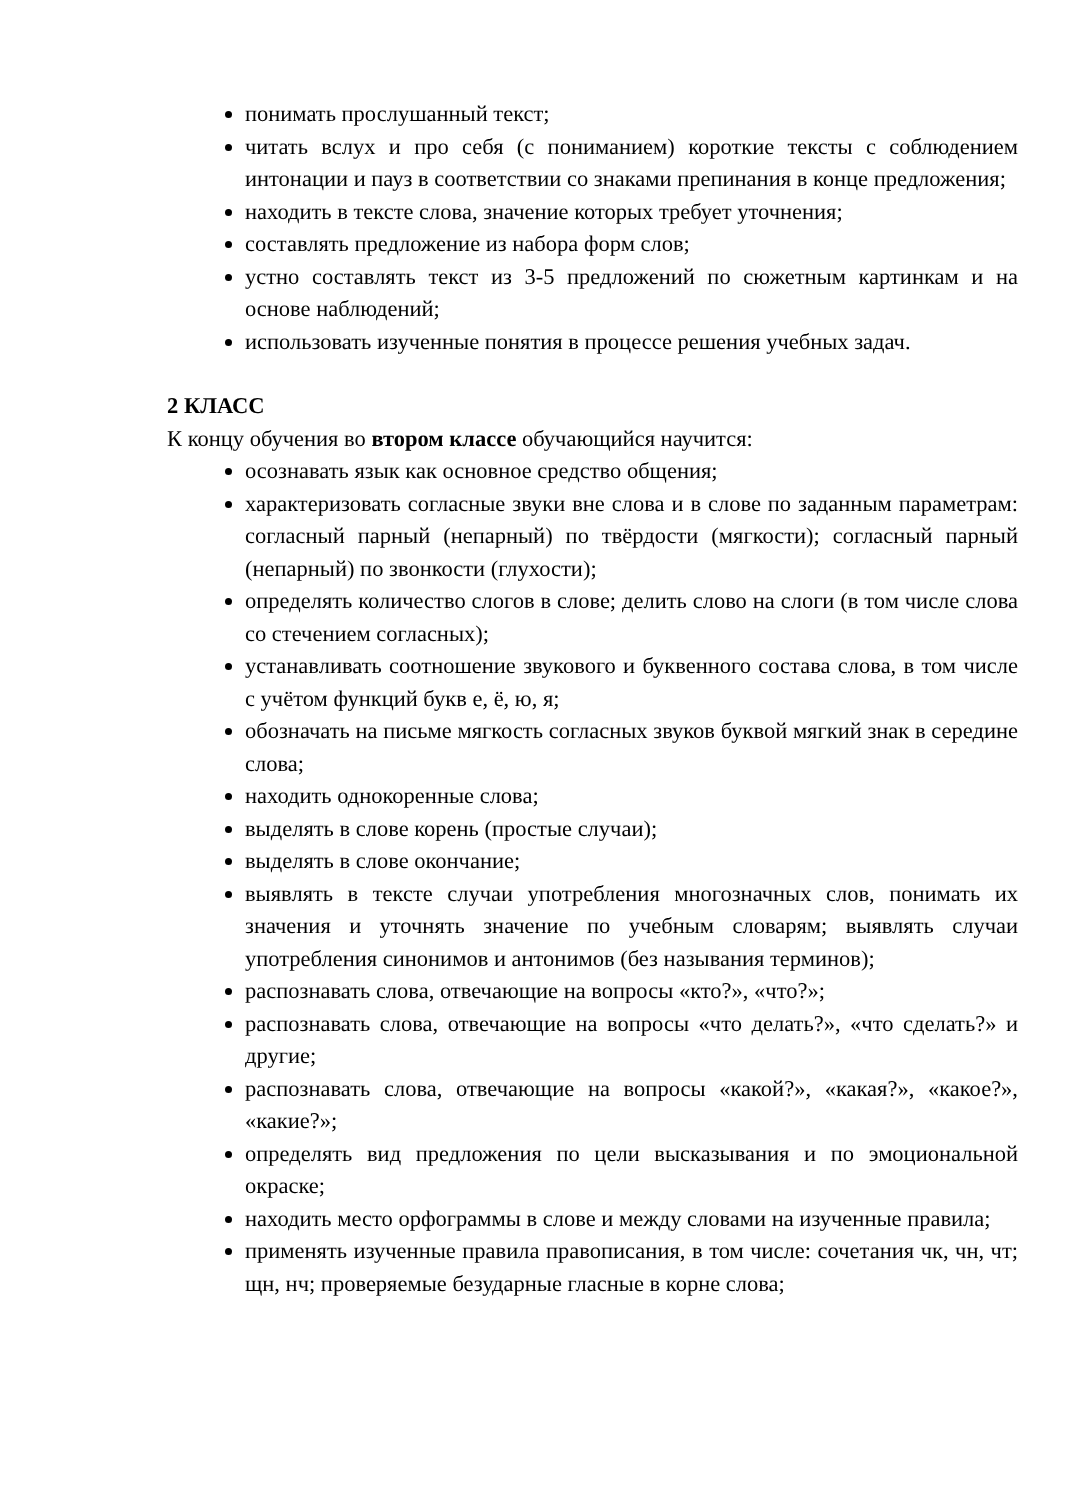понимать прослушанный текст;
читать вслух и про себя (с пониманием) короткие тексты с соблюдением интонации и пауз в соответствии со знаками препинания в конце предложения;
находить в тексте слова, значение которых требует уточнения;
составлять предложение из набора форм слов;
устно составлять текст из 3-5 предложений по сюжетным картинкам и на основе наблюдений;
использовать изученные понятия в процессе решения учебных задач.
2 КЛАСС
К концу обучения во втором классе обучающийся научится:
осознавать язык как основное средство общения;
характеризовать согласные звуки вне слова и в слове по заданным параметрам: согласный парный (непарный) по твёрдости (мягкости); согласный парный (непарный) по звонкости (глухости);
определять количество слогов в слове; делить слово на слоги (в том числе слова со стечением согласных);
устанавливать соотношение звукового и буквенного состава слова, в том числе с учётом функций букв е, ё, ю, я;
обозначать на письме мягкость согласных звуков буквой мягкий знак в середине слова;
находить однокоренные слова;
выделять в слове корень (простые случаи);
выделять в слове окончание;
выявлять в тексте случаи употребления многозначных слов, понимать их значения и уточнять значение по учебным словарям; выявлять случаи употребления синонимов и антонимов (без называния терминов);
распознавать слова, отвечающие на вопросы «кто?», «что?»;
распознавать слова, отвечающие на вопросы «что делать?», «что сделать?» и другие;
распознавать слова, отвечающие на вопросы «какой?», «какая?», «какое?», «какие?»;
определять вид предложения по цели высказывания и по эмоциональной окраске;
находить место орфограммы в слове и между словами на изученные правила;
применять изученные правила правописания, в том числе: сочетания чк, чн, чт; щн, нч; проверяемые безударные гласные в корне слова;